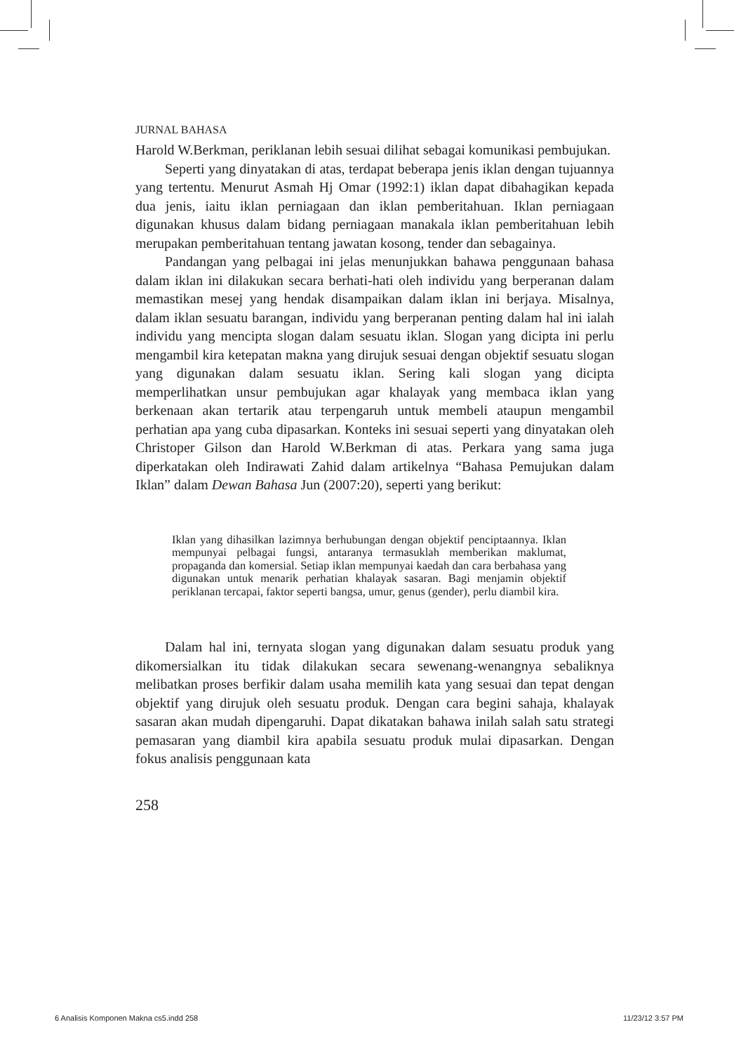JURNAL BAHASA
Harold W.Berkman, periklanan lebih sesuai dilihat sebagai komunikasi pembujukan.
Seperti yang dinyatakan di atas, terdapat beberapa jenis iklan dengan tujuannya yang tertentu. Menurut Asmah Hj Omar (1992:1) iklan dapat dibahagikan kepada dua jenis, iaitu iklan perniagaan dan iklan pemberitahuan. Iklan perniagaan digunakan khusus dalam bidang perniagaan manakala iklan pemberitahuan lebih merupakan pemberitahuan tentang jawatan kosong, tender dan sebagainya.
Pandangan yang pelbagai ini jelas menunjukkan bahawa penggunaan bahasa dalam iklan ini dilakukan secara berhati-hati oleh individu yang berperanan dalam memastikan mesej yang hendak disampaikan dalam iklan ini berjaya. Misalnya, dalam iklan sesuatu barangan, individu yang berperanan penting dalam hal ini ialah individu yang mencipta slogan dalam sesuatu iklan. Slogan yang dicipta ini perlu mengambil kira ketepatan makna yang dirujuk sesuai dengan objektif sesuatu slogan yang digunakan dalam sesuatu iklan. Sering kali slogan yang dicipta memperlihatkan unsur pembujukan agar khalayak yang membaca iklan yang berkenaan akan tertarik atau terpengaruh untuk membeli ataupun mengambil perhatian apa yang cuba dipasarkan. Konteks ini sesuai seperti yang dinyatakan oleh Christoper Gilson dan Harold W.Berkman di atas. Perkara yang sama juga diperkatakan oleh Indirawati Zahid dalam artikelnya “Bahasa Pemujukan dalam Iklan” dalam Dewan Bahasa Jun (2007:20), seperti yang berikut:
Iklan yang dihasilkan lazimnya berhubungan dengan objektif penciptaannya. Iklan mempunyai pelbagai fungsi, antaranya termasuklah memberikan maklumat, propaganda dan komersial. Setiap iklan mempunyai kaedah dan cara berbahasa yang digunakan untuk menarik perhatian khalayak sasaran. Bagi menjamin objektif periklanan tercapai, faktor seperti bangsa, umur, genus (gender), perlu diambil kira.
Dalam hal ini, ternyata slogan yang digunakan dalam sesuatu produk yang dikomersialkan itu tidak dilakukan secara sewenang-wenangnya sebaliknya melibatkan proses berfikir dalam usaha memilih kata yang sesuai dan tepat dengan objektif yang dirujuk oleh sesuatu produk. Dengan cara begini sahaja, khalayak sasaran akan mudah dipengaruhi. Dapat dikatakan bahawa inilah salah satu strategi pemasaran yang diambil kira apabila sesuatu produk mulai dipasarkan. Dengan fokus analisis penggunaan kata
258
6 Analisis Komponen Makna cs5.indd 258 11/23/12 3:57 PM